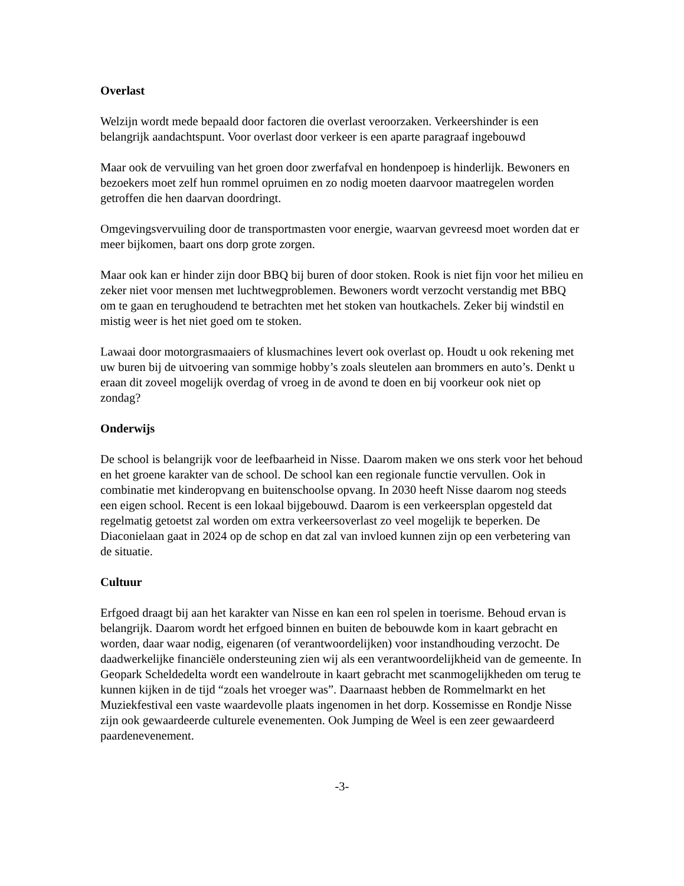Overlast
Welzijn wordt mede bepaald door factoren die overlast veroorzaken. Verkeershinder is een belangrijk aandachtspunt. Voor overlast door verkeer is een aparte paragraaf ingebouwd
Maar ook de vervuiling van het groen door zwerfafval en hondenpoep is hinderlijk. Bewoners en bezoekers moet zelf hun rommel opruimen en zo nodig moeten daarvoor maatregelen worden getroffen die hen daarvan doordringt.
Omgevingsvervuiling door de transportmasten voor energie, waarvan gevreesd moet worden dat er meer bijkomen, baart ons dorp grote zorgen.
Maar ook kan er hinder zijn door BBQ bij buren of door stoken. Rook is niet fijn voor het milieu en zeker niet voor mensen met luchtwegproblemen. Bewoners wordt verzocht verstandig met BBQ om te gaan en terughoudend te betrachten met het stoken van houtkachels. Zeker bij windstil en mistig weer is het niet goed om te stoken.
Lawaai door motorgrasmaaiers of klusmachines levert ook overlast op. Houdt u ook rekening met uw buren bij de uitvoering van sommige hobby’s zoals sleutelen aan brommers en auto’s. Denkt u eraan dit zoveel mogelijk overdag of vroeg in de avond te doen en bij voorkeur ook niet op zondag?
Onderwijs
De school is belangrijk voor de leefbaarheid in Nisse. Daarom maken we ons sterk voor het behoud en het groene karakter van de school. De school kan een regionale functie vervullen. Ook in combinatie met kinderopvang en buitenschoolse opvang. In 2030 heeft Nisse daarom nog steeds een eigen school. Recent is een lokaal bijgebouwd. Daarom is een verkeersplan opgesteld dat regelmatig getoetst zal worden om extra verkeersoverlast zo veel mogelijk te beperken. De Diaconielaan gaat in 2024 op de schop en dat zal van invloed kunnen zijn op een verbetering van de situatie.
Cultuur
Erfgoed draagt bij aan het karakter van Nisse en kan een rol spelen in toerisme. Behoud ervan is belangrijk. Daarom wordt het erfgoed binnen en buiten de bebouwde kom in kaart gebracht en worden, daar waar nodig, eigenaren (of verantwoordelijken) voor instandhouding verzocht. De daadwerkelijke financiële ondersteuning zien wij als een verantwoordelijkheid van de gemeente. In Geopark Scheldedelta wordt een wandelroute in kaart gebracht met scanmogelijkheden om terug te kunnen kijken in de tijd “zoals het vroeger was”. Daarnaast hebben de Rommelmarkt en het Muziekfestival een vaste waardevolle plaats ingenomen in het dorp. Kossemisse en Rondje Nisse zijn ook gewaardeerde culturele evenementen. Ook Jumping de Weel is een zeer gewaardeerd paardenevenement.
-3-